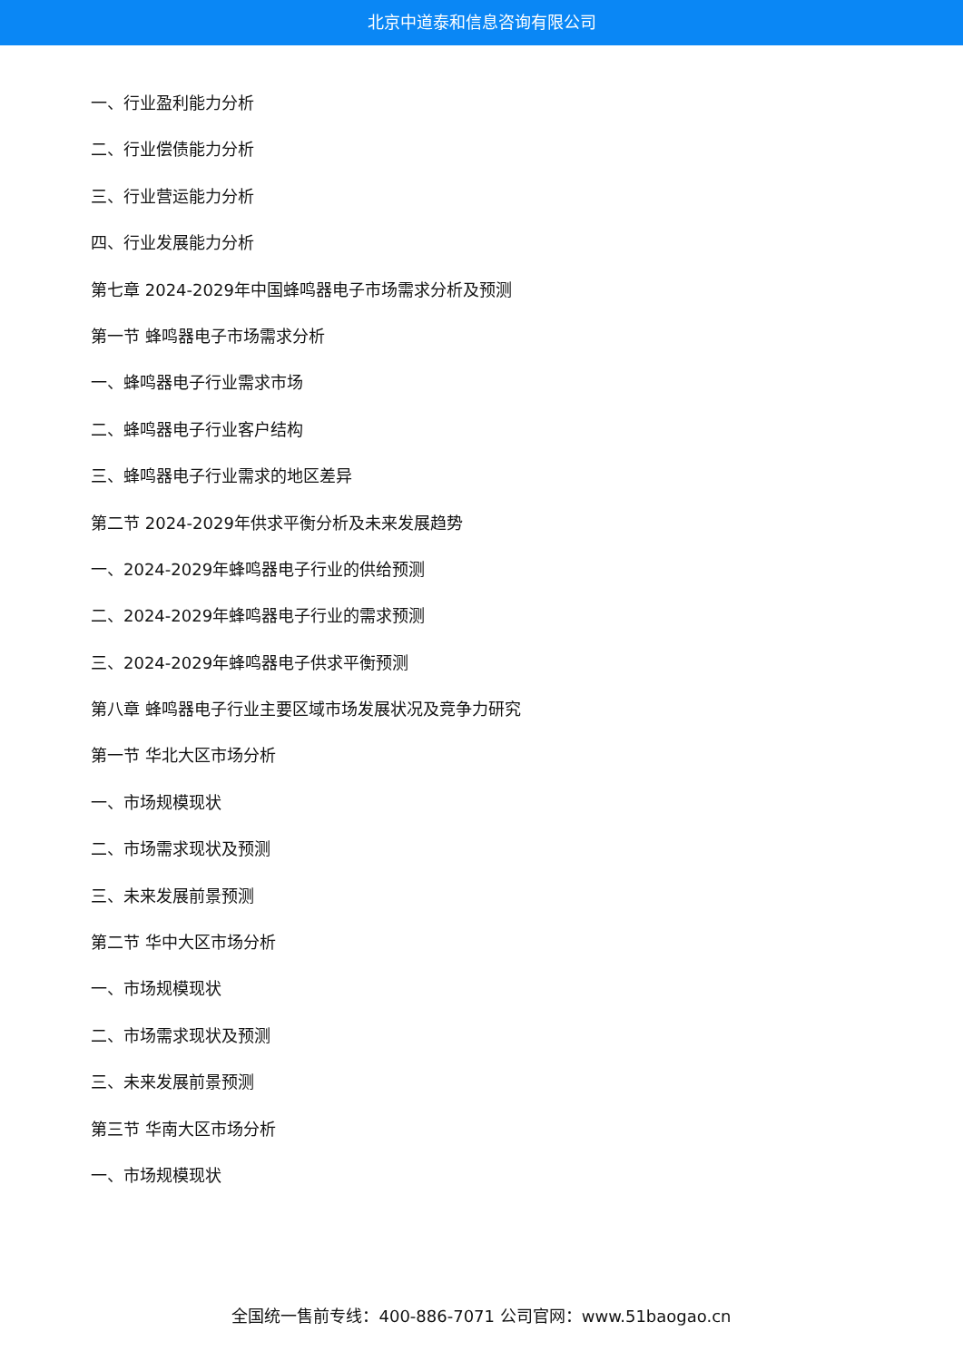北京中道泰和信息咨询有限公司
一、行业盈利能力分析
二、行业偿债能力分析
三、行业营运能力分析
四、行业发展能力分析
第七章 2024-2029年中国蜂鸣器电子市场需求分析及预测
第一节 蜂鸣器电子市场需求分析
一、蜂鸣器电子行业需求市场
二、蜂鸣器电子行业客户结构
三、蜂鸣器电子行业需求的地区差异
第二节 2024-2029年供求平衡分析及未来发展趋势
一、2024-2029年蜂鸣器电子行业的供给预测
二、2024-2029年蜂鸣器电子行业的需求预测
三、2024-2029年蜂鸣器电子供求平衡预测
第八章 蜂鸣器电子行业主要区域市场发展状况及竞争力研究
第一节 华北大区市场分析
一、市场规模现状
二、市场需求现状及预测
三、未来发展前景预测
第二节 华中大区市场分析
一、市场规模现状
二、市场需求现状及预测
三、未来发展前景预测
第三节 华南大区市场分析
一、市场规模现状
全国统一售前专线：400-886-7071 公司官网：www.51baogao.cn